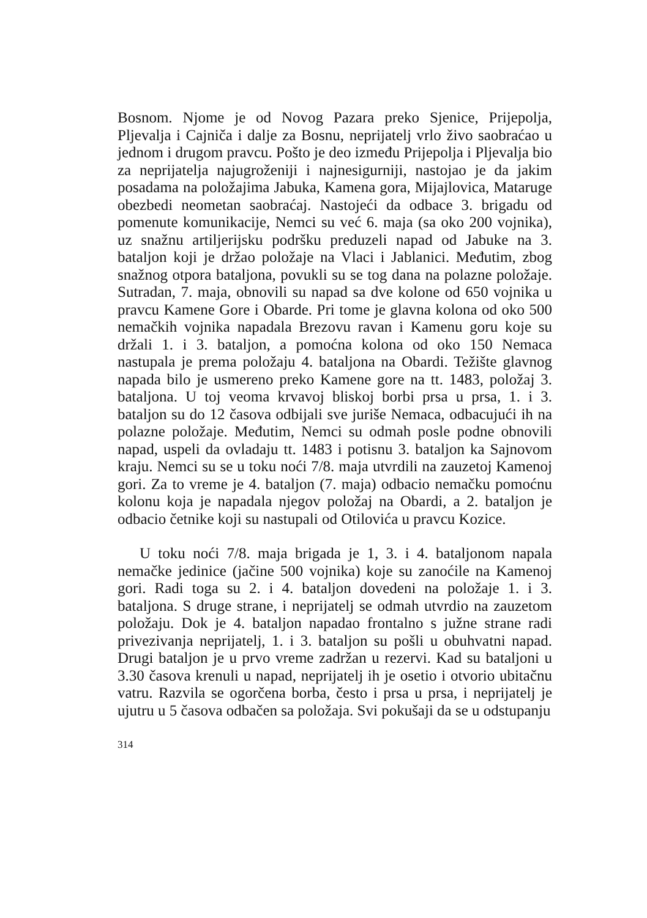Bosnom. Njome je od Novog Pazara preko Sjenice, Prijepolja, Pljevalja i Cajniča i dalje za Bosnu, neprijatelj vrlo živo saobraćao u jednom i drugom pravcu. Pošto je deo između Prijepolja i Pljevalja bio za neprijatelja najugroženiji i najnesigurniji, nastojao je da jakim posadama na položajima Jabuka, Kamena gora, Mijajlovica, Mataruge obezbedi neometan saobraćaj. Nastojeći da odbace 3. brigadu od pomenute komunikacije, Nemci su već 6. maja (sa oko 200 vojnika), uz snažnu artiljerijsku podršku preduzeli napad od Jabuke na 3. bataljon koji je držao položaje na Vlaci i Jablanici. Međutim, zbog snažnog otpora bataljona, povukli su se tog dana na polazne položaje. Sutradan, 7. maja, obnovili su napad sa dve kolone od 650 vojnika u pravcu Kamene Gore i Obarde. Pri tome je glavna kolona od oko 500 nemačkih vojnika napadala Brezovu ravan i Kamenu goru koje su držali 1. i 3. bataljon, a pomoćna kolona od oko 150 Nemaca nastupala je prema položaju 4. bataljona na Obardi. Težište glavnog napada bilo je usmereno preko Kamene gore na tt. 1483, položaj 3. bataljona. U toj veoma krvavoj bliskoj borbi prsa u prsa, 1. i 3. bataljon su do 12 časova odbijali sve juriše Nemaca, odbacujući ih na polazne položaje. Međutim, Nemci su odmah posle podne obnovili napad, uspeli da ovladaju tt. 1483 i potisnu 3. bataljon ka Sajnovom kraju. Nemci su se u toku noći 7/8. maja utvrdili na zauzetoj Kamenoj gori. Za to vreme je 4. bataljon (7. maja) odbacio nemačku pomoćnu kolonu koja je napadala njegov položaj na Obardi, a 2. bataljon je odbacio četnike koji su nastupali od Otilovića u pravcu Kozice.
U toku noći 7/8. maja brigada je 1, 3. i 4. bataljonom napala nemačke jedinice (jačine 500 vojnika) koje su zanoćile na Kamenoj gori. Radi toga su 2. i 4. bataljon dovedeni na položaje 1. i 3. bataljona. S druge strane, i neprijatelj se odmah utvrdio na zauzetom položaju. Dok je 4. bataljon napadao frontalno s južne strane radi privezivanja neprijatelj, 1. i 3. bataljon su pošli u obuhvatni napad. Drugi bataljon je u prvo vreme zadržan u rezervi. Kad su bataljoni u 3.30 časova krenuli u napad, neprijatelj ih je osetio i otvorio ubitačnu vatru. Razvila se ogorčena borba, često i prsa u prsa, i neprijatelj je ujutru u 5 časova odbačen sa položaja. Svi pokušaji da se u odstupanju
314